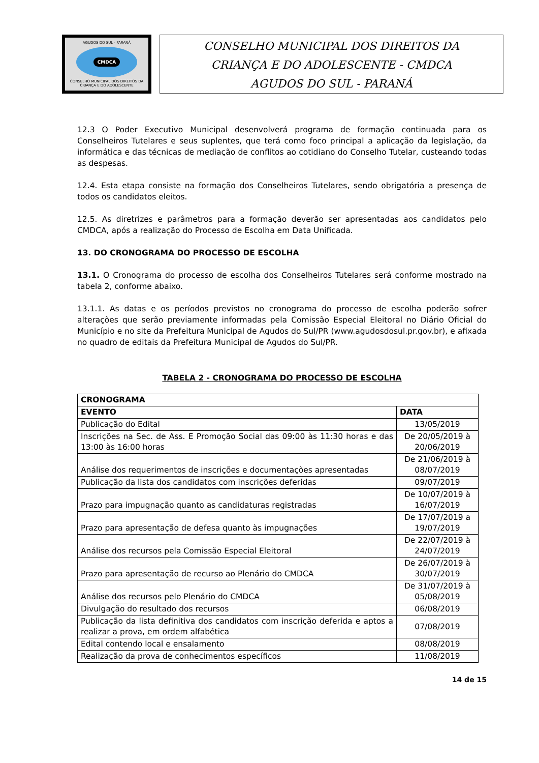AGUDOS DO SUL - PARANÁ
CMDCA
CONSELHO MUNICIPAL DOS DIREITOS DA CRIANÇA E DO ADOLESCENTE
CONSELHO MUNICIPAL DOS DIREITOS DA
CRIANÇA E DO ADOLESCENTE - CMDCA
AGUDOS DO SUL - PARANÁ
12.3 O Poder Executivo Municipal desenvolverá programa de formação continuada para os Conselheiros Tutelares e seus suplentes, que terá como foco principal a aplicação da legislação, da informática e das técnicas de mediação de conflitos ao cotidiano do Conselho Tutelar, custeando todas as despesas.
12.4. Esta etapa consiste na formação dos Conselheiros Tutelares, sendo obrigatória a presença de todos os candidatos eleitos.
12.5. As diretrizes e parâmetros para a formação deverão ser apresentadas aos candidatos pelo CMDCA, após a realização do Processo de Escolha em Data Unificada.
13. DO CRONOGRAMA DO PROCESSO DE ESCOLHA
13.1. O Cronograma do processo de escolha dos Conselheiros Tutelares será conforme mostrado na tabela 2, conforme abaixo.
13.1.1. As datas e os períodos previstos no cronograma do processo de escolha poderão sofrer alterações que serão previamente informadas pela Comissão Especial Eleitoral no Diário Oficial do Município e no site da Prefeitura Municipal de Agudos do Sul/PR (www.agudosdosul.pr.gov.br), e afixada no quadro de editais da Prefeitura Municipal de Agudos do Sul/PR.
TABELA 2 - CRONOGRAMA DO PROCESSO DE ESCOLHA
| CRONOGRAMA | |
| --- | --- |
| EVENTO | DATA |
| Publicação do Edital | 13/05/2019 |
| Inscrições na Sec. de Ass. E Promoção Social das 09:00 às 11:30 horas e das 13:00 às 16:00 horas | De 20/05/2019 à 20/06/2019 |
| Análise dos requerimentos de inscrições e documentações apresentadas | De 21/06/2019 à 08/07/2019 |
| Publicação da lista dos candidatos com inscrições deferidas | 09/07/2019 |
| Prazo para impugnação quanto as candidaturas registradas | De 10/07/2019 à 16/07/2019 |
| Prazo para apresentação de defesa quanto às impugnações | De 17/07/2019 a 19/07/2019 |
| Análise dos recursos pela Comissão Especial Eleitoral | De 22/07/2019 à 24/07/2019 |
| Prazo para apresentação de recurso ao Plenário do CMDCA | De 26/07/2019 à 30/07/2019 |
| Análise dos recursos pelo Plenário do CMDCA | De 31/07/2019 à 05/08/2019 |
| Divulgação do resultado dos recursos | 06/08/2019 |
| Publicação da lista definitiva dos candidatos com inscrição deferida e aptos a realizar a prova, em ordem alfabética | 07/08/2019 |
| Edital contendo local e ensalamento | 08/08/2019 |
| Realização da prova de conhecimentos específicos | 11/08/2019 |
14 de 15